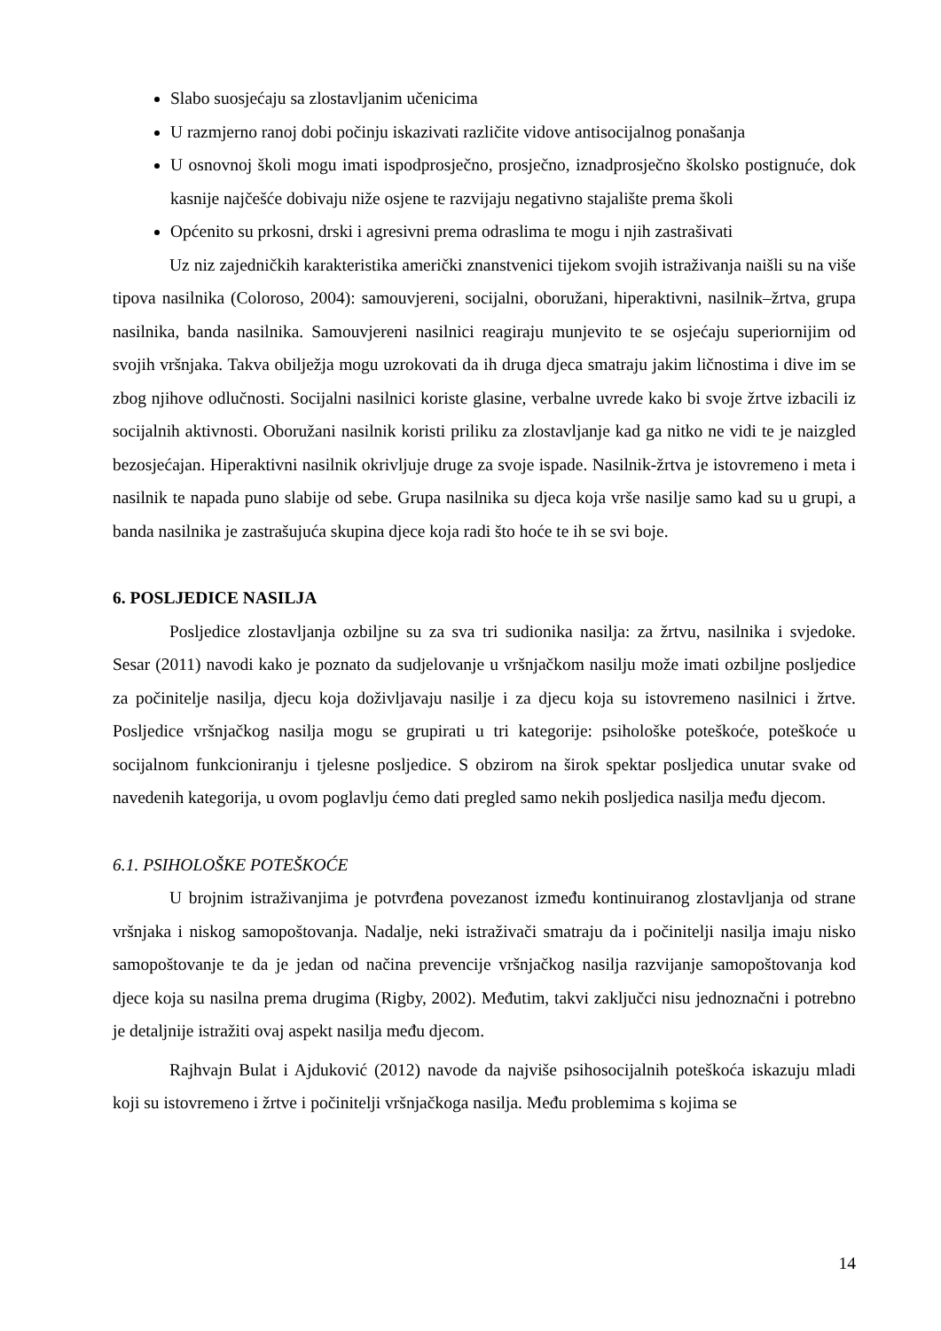Slabo suosjećaju sa zlostavljanim učenicima
U razmjerno ranoj dobi počinju iskazivati različite vidove antisocijalnog ponašanja
U osnovnoj školi mogu imati ispodprosječno, prosječno, iznadprosječno školsko postignuće, dok kasnije najčešće dobivaju niže osjene te razvijaju negativno stajalište prema školi
Općenito su prkosni, drski i agresivni prema odraslima te mogu i njih zastrašivati
Uz niz zajedničkih karakteristika američki znanstvenici tijekom svojih istraživanja naišli su na više tipova nasilnika (Coloroso, 2004): samouvjereni, socijalni, oboružani, hiperaktivni, nasilnik–žrtva, grupa nasilnika, banda nasilnika. Samouvjereni nasilnici reagiraju munjevito te se osjećaju superiornijim od svojih vršnjaka. Takva obilježja mogu uzrokovati da ih drugа djeca smatraju jakim ličnostima i dive im se zbog njihove odlučnosti. Socijalni nasilnici koriste glasine, verbalne uvrede kako bi svoje žrtve izbacili iz socijalnih aktivnosti. Oboružani nasilnik koristi priliku za zlostavljanje kad ga nitko ne vidi te je naizgled bezosjećajan. Hiperaktivni nasilnik okrivljuje druge za svoje ispade. Nasilnik-žrtva je istovremeno i meta i nasilnik te napada puno slabije od sebe. Grupa nasilnika su djeca koja vrše nasilje samo kad su u grupi, a banda nasilnika je zastrašujuća skupina djece koja radi što hoće te ih se svi boje.
6. POSLJEDICE NASILJA
Posljedice zlostavljanja ozbiljne su za sva tri sudionika nasilja: za žrtvu, nasilnika i svjedoke. Sesar (2011) navodi kako je poznato da sudjelovanje u vršnjačkom nasilju može imati ozbiljne posljedice za počinitelje nasilja, djecu koja doživljavaju nasilje i za djecu koja su istovremeno nasilnici i žrtve. Posljedice vršnjačkog nasilja mogu se grupirati u tri kategorije: psihološke poteškoće, poteškoće u socijalnom funkcioniranju i tjelesne posljedice. S obzirom na širok spektar posljedica unutar svake od navedenih kategorija, u ovom poglavlju ćemo dati pregled samo nekih posljedica nasilja među djecom.
6.1. PSIHOLOŠKE POTEŠKOĆE
U brojnim istraživanjima je potvrđena povezanost između kontinuiranog zlostavljanja od strane vršnjaka i niskog samopoštovanja. Nadalje, neki istraživači smatraju da i počinitelji nasilja imaju nisko samopoštovanje te da je jedan od načina prevencije vršnjačkog nasilja razvijanje samopoštovanja kod djece koja su nasilna prema drugima (Rigby, 2002). Međutim, takvi zaključci nisu jednoznačni i potrebno je detaljnije istražiti ovaj aspekt nasilja među djecom.
Rajhvajn Bulat i Ajduković (2012) navode da najviše psihosocijalnih poteškoća iskazuju mladi koji su istovremeno i žrtve i počinitelji vršnjačkoga nasilja. Među problemima s kojima se
14